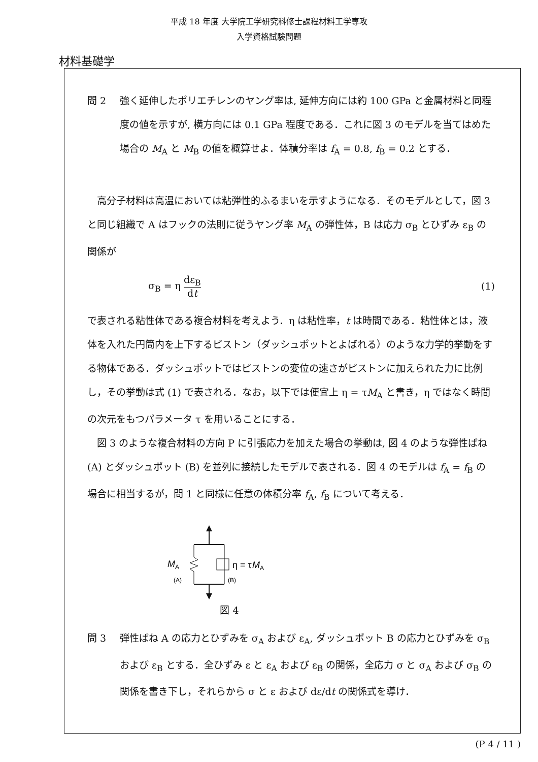平成 18 年度 大学院工学研究科修士課程材料工学専攻
入学資格試験問題
材料基礎学
問 2 強く延伸したポリエチレンのヤング率は, 延伸方向には約 100 GPa と金属材料と同程度の値を示すが, 横方向には 0.1 GPa 程度である．これに図 3 のモデルを当てはめた場合の M<sub>A</sub> と M<sub>B</sub> の値を概算せよ．体積分率は f<sub>A</sub> = 0.8, f<sub>B</sub> = 0.2 とする．
高分子材料は高温においては粘弾性的ふるまいを示すようになる．そのモデルとして，図 3 と同じ組織で A はフックの法則に従うヤング率 M<sub>A</sub> の弾性体，B は応力 σ<sub>B</sub> とひずみ ε<sub>B</sub> の関係が
σ<sub>B</sub> = η dε<sub>B</sub> dt (1)
で表される粘性体である複合材料を考えよう．η は粘性率，t は時間である．粘性体とは，液体を入れた円筒内を上下するピストン（ダッシュポットとよばれる）のような力学的挙動をする物体である．ダッシュポットではピストンの変位の速さがピストンに加えられた力に比例し，その挙動は式 (1) で表される．なお，以下では便宜上 η = τM<sub>A</sub> と書き，η ではなく時間の次元をもつパラメータ τ を用いることにする．
図 3 のような複合材料の方向 P に引張応力を加えた場合の挙動は, 図 4 のような弾性ばね (A) とダッシュポット (B) を並列に接続したモデルで表される．図 4 のモデルは f<sub>A</sub> = f<sub>B</sub> の場合に相当するが，問 1 と同様に任意の体積分率 f<sub>A</sub>, f<sub>B</sub> について考える．
M
A
(A)
(B)
η = τ
M
A
図 4
問 3 弾性ばね A の応力とひずみを σ<sub>A</sub> および ε<sub>A</sub>, ダッシュポット B の応力とひずみを σ<sub>B</sub> および ε<sub>B</sub> とする．全ひずみ ε と ε<sub>A</sub> および ε<sub>B</sub> の関係，全応力 σ と σ<sub>A</sub> および σ<sub>B</sub> の関係を書き下し，それらから σ と ε および dε/dt の関係式を導け．
(P 4 / 11 )